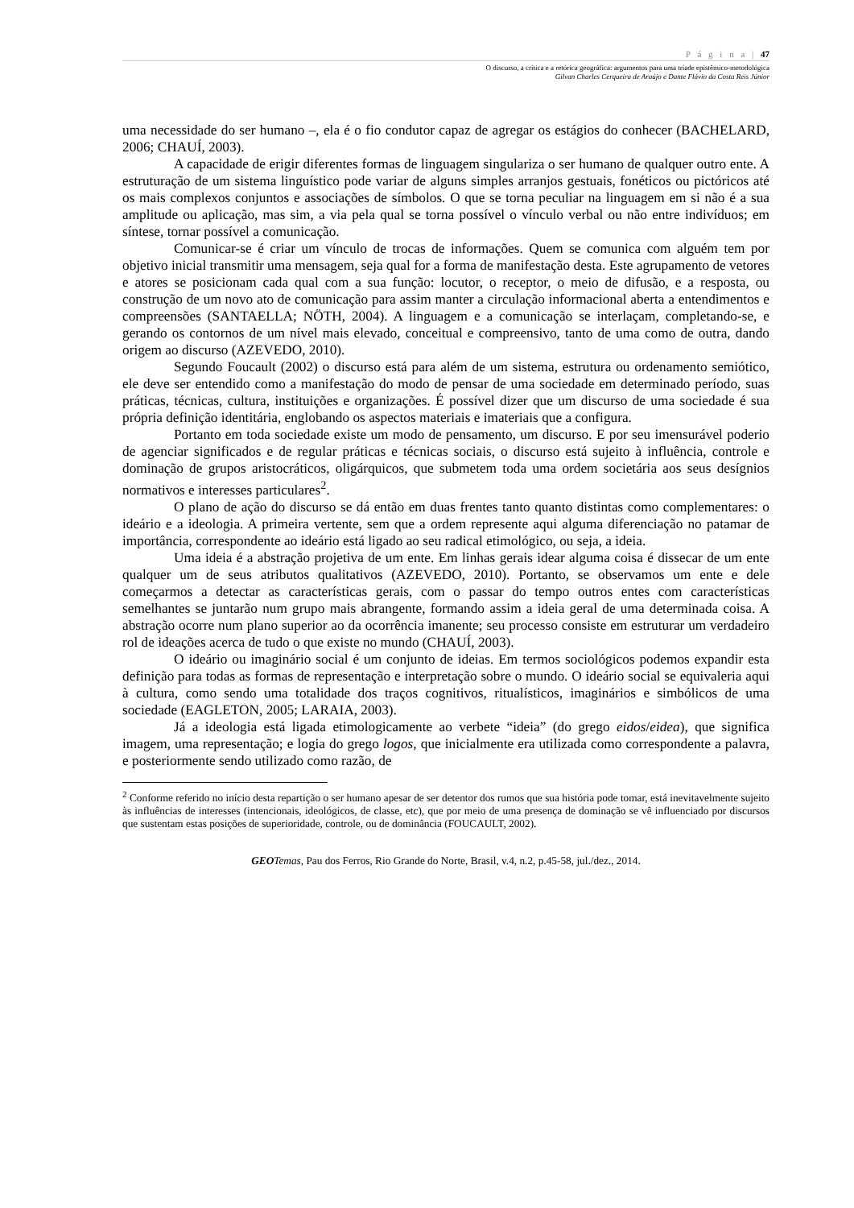P á g i n a | 47
O discurso, a crítica e a retórica geográfica: argumentos para uma tríade epistêmico-metodológica
Gilvan Charles Cerqueira de Araújo e Dante Flávio da Costa Reis Júnior
uma necessidade do ser humano –, ela é o fio condutor capaz de agregar os estágios do conhecer (BACHELARD, 2006; CHAUÍ, 2003).
A capacidade de erigir diferentes formas de linguagem singulariza o ser humano de qualquer outro ente. A estruturação de um sistema linguístico pode variar de alguns simples arranjos gestuais, fonéticos ou pictóricos até os mais complexos conjuntos e associações de símbolos. O que se torna peculiar na linguagem em si não é a sua amplitude ou aplicação, mas sim, a via pela qual se torna possível o vínculo verbal ou não entre indivíduos; em síntese, tornar possível a comunicação.
Comunicar-se é criar um vínculo de trocas de informações. Quem se comunica com alguém tem por objetivo inicial transmitir uma mensagem, seja qual for a forma de manifestação desta. Este agrupamento de vetores e atores se posicionam cada qual com a sua função: locutor, o receptor, o meio de difusão, e a resposta, ou construção de um novo ato de comunicação para assim manter a circulação informacional aberta a entendimentos e compreensões (SANTAELLA; NÖTH, 2004). A linguagem e a comunicação se interlaçam, completando-se, e gerando os contornos de um nível mais elevado, conceitual e compreensivo, tanto de uma como de outra, dando origem ao discurso (AZEVEDO, 2010).
Segundo Foucault (2002) o discurso está para além de um sistema, estrutura ou ordenamento semiótico, ele deve ser entendido como a manifestação do modo de pensar de uma sociedade em determinado período, suas práticas, técnicas, cultura, instituições e organizações. É possível dizer que um discurso de uma sociedade é sua própria definição identitária, englobando os aspectos materiais e imateriais que a configura.
Portanto em toda sociedade existe um modo de pensamento, um discurso. E por seu imensurável poderio de agenciar significados e de regular práticas e técnicas sociais, o discurso está sujeito à influência, controle e dominação de grupos aristocráticos, oligárquicos, que submetem toda uma ordem societária aos seus desígnios normativos e interesses particulares<sup>2</sup>.
O plano de ação do discurso se dá então em duas frentes tanto quanto distintas como complementares: o ideário e a ideologia. A primeira vertente, sem que a ordem represente aqui alguma diferenciação no patamar de importância, correspondente ao ideário está ligado ao seu radical etimológico, ou seja, a ideia.
Uma ideia é a abstração projetiva de um ente. Em linhas gerais idear alguma coisa é dissecar de um ente qualquer um de seus atributos qualitativos (AZEVEDO, 2010). Portanto, se observamos um ente e dele começarmos a detectar as características gerais, com o passar do tempo outros entes com características semelhantes se juntarão num grupo mais abrangente, formando assim a ideia geral de uma determinada coisa. A abstração ocorre num plano superior ao da ocorrência imanente; seu processo consiste em estruturar um verdadeiro rol de ideações acerca de tudo o que existe no mundo (CHAUÍ, 2003).
O ideário ou imaginário social é um conjunto de ideias. Em termos sociológicos podemos expandir esta definição para todas as formas de representação e interpretação sobre o mundo. O ideário social se equivaleria aqui à cultura, como sendo uma totalidade dos traços cognitivos, ritualísticos, imaginários e simbólicos de uma sociedade (EAGLETON, 2005; LARAIA, 2003).
Já a ideologia está ligada etimologicamente ao verbete “ideia” (do grego eidos/eidea), que significa imagem, uma representação; e logia do grego logos, que inicialmente era utilizada como correspondente a palavra, e posteriormente sendo utilizado como razão, de
<sup>2</sup> Conforme referido no início desta repartição o ser humano apesar de ser detentor dos rumos que sua história pode tomar, está inevitavelmente sujeito às influências de interesses (intencionais, ideológicos, de classe, etc), que por meio de uma presença de dominação se vê influenciado por discursos que sustentam estas posições de superioridade, controle, ou de dominância (FOUCAULT, 2002).
GEO Temas, Pau dos Ferros, Rio Grande do Norte, Brasil, v.4, n.2, p.45-58, jul./dez., 2014.